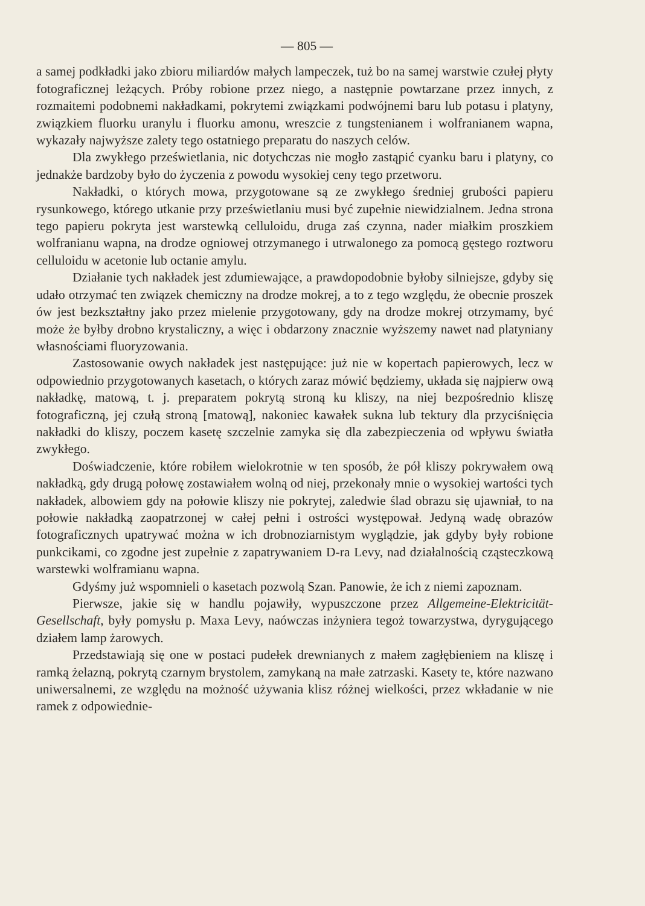— 805 —
a samej podkładki jako zbioru miliardów małych lampeczek, tuż bo na samej warstwie czułej płyty fotograficznej leżących. Próby robione przez niego, a następnie powtarzane przez innych, z rozmaitemi podobnemi nakładkami, pokrytemi związkami podwójnemi baru lub potasu i platyny, związkiem fluorku uranylu i fluorku amonu, wreszcie z tungstenianem i wolfranianem wapna, wykazały najwyższe zalety tego ostatniego preparatu do naszych celów.
Dla zwykłego prześwietlania, nic dotychczas nie mogło zastąpić cyanku baru i platyny, co jednakże bardzoby było do życzenia z powodu wysokiej ceny tego przetworu.
Nakładki, o których mowa, przygotowane są ze zwykłego średniej grubości papieru rysunkowego, którego utkanie przy prześwietlaniu musi być zupełnie niewidzialnem. Jedna strona tego papieru pokryta jest warstewką celluloidu, druga zaś czynna, nader miałkim proszkiem wolfranianu wapna, na drodze ogniowej otrzymanego i utrwalonego za pomocą gęstego roztworu celluloidu w acetonie lub octanie amylu.
Działanie tych nakładek jest zdumiewające, a prawdopodobnie byłoby silniejsze, gdyby się udało otrzymać ten związek chemiczny na drodze mokrej, a to z tego względu, że obecnie proszek ów jest bezkształtny jako przez mielenie przygotowany, gdy na drodze mokrej otrzymamy, być może że byłby drobno krystaliczny, a więc i obdarzony znacznie wyższemy nawet nad platyniany własnościami fluoryzowania.
Zastosowanie owych nakładek jest następujące: już nie w kopertach papierowych, lecz w odpowiednio przygotowanych kasetach, o których zaraz mówić będziemy, układa się najpierw ową nakładkę, matową, t. j. preparatem pokrytą stroną ku kliszy, na niej bezpośrednio kliszę fotograficzną, jej czułą stroną [matową], nakoniec kawałek sukna lub tektury dla przyciśnięcia nakładki do kliszy, poczem kasetę szczelnie zamyka się dla zabezpieczenia od wpływu światła zwykłego.
Doświadczenie, które robiłem wielokrotnie w ten sposób, że pół kliszy pokrywałem ową nakładką, gdy drugą połowę zostawiałem wolną od niej, przekonały mnie o wysokiej wartości tych nakładek, albowiem gdy na połowie kliszy nie pokrytej, zaledwie ślad obrazu się ujawniał, to na połowie nakładką zaopatrzonej w całej pełni i ostrości występował. Jedyną wadę obrazów fotograficznych upatrywać można w ich drobnoziarnistym wyglądzie, jak gdyby były robione punkcikami, co zgodne jest zupełnie z zapatrywaniem D-ra Levy, nad działalnością cząsteczkową warstewki wolframianu wapna.
Gdyśmy już wspomnieli o kasetach pozwolą Szan. Panowie, że ich z niemi zapoznam.
Pierwsze, jakie się w handlu pojawiły, wypuszczone przez Allgemeine-Elektricität-Gesellschaft, były pomysłu p. Maxa Levy, naówczas inżyniera tegoż towarzystwa, dyrygującego działem lamp żarowych.
Przedstawiają się one w postaci pudełek drewnianych z małem zagłębieniem na kliszę i ramką żelazną, pokrytą czarnym brystolem, zamykaną na małe zatrzaski. Kasety te, które nazwano uniwersalnemi, ze względu na możność używania klisz różnej wielkości, przez wkładanie w nie ramek z odpowiednie-